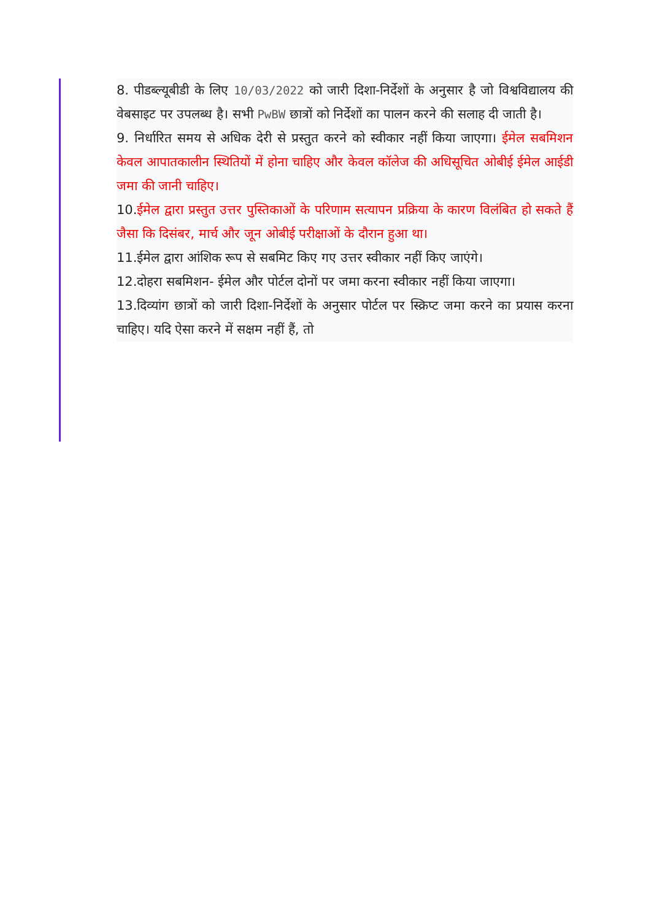8. पीडब्ल्यूबीडी के लिए 10/03/2022 को जारी दिशा-निर्देशों के अनुसार है जो विश्वविद्यालय की वेबसाइट पर उपलब्ध है। सभी PwBW छात्रों को निर्देशों का पालन करने की सलाह दी जाती है।
9. निर्धारित समय से अधिक देरी से प्रस्तुत करने को स्वीकार नहीं किया जाएगा। ईमेल सबमिशन केवल आपातकालीन स्थितियों में होना चाहिए और केवल कॉलेज की अधिसूचित ओबीई ईमेल आईडी जमा की जानी चाहिए।
10.ईमेल द्वारा प्रस्तुत उत्तर पुस्तिकाओं के परिणाम सत्यापन प्रक्रिया के कारण विलंबित हो सकते हैं जैसा कि दिसंबर, मार्च और जून ओबीई परीक्षाओं के दौरान हुआ था।
11.ईमेल द्वारा आंशिक रूप से सबमिट किए गए उत्तर स्वीकार नहीं किए जाएंगे।
12.दोहरा सबमिशन- ईमेल और पोर्टल दोनों पर जमा करना स्वीकार नहीं किया जाएगा।
13.दिव्यांग छात्रों को जारी दिशा-निर्देशों के अनुसार पोर्टल पर स्क्रिप्ट जमा करने का प्रयास करना चाहिए। यदि ऐसा करने में सक्षम नहीं हैं, तो